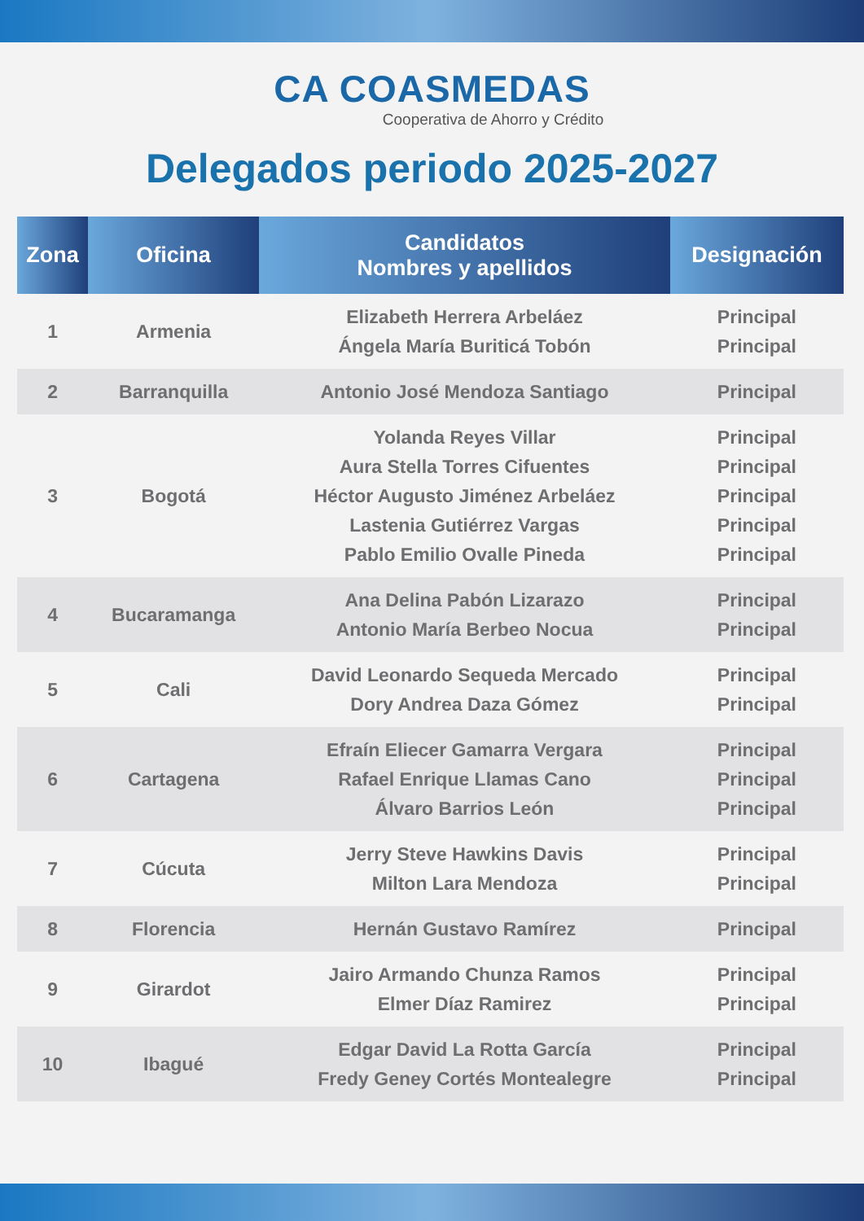CA COASMEDAS
Cooperativa de Ahorro y Crédito
Delegados periodo 2025-2027
| Zona | Oficina | Candidatos Nombres y apellidos | Designación |
| --- | --- | --- | --- |
| 1 | Armenia | Elizabeth Herrera Arbeláez Ángela María Buriticá Tobón | Principal Principal |
| 2 | Barranquilla | Antonio José Mendoza Santiago | Principal |
| 3 | Bogotá | Yolanda Reyes Villar Aura Stella Torres Cifuentes Héctor Augusto Jiménez Arbeláez Lastenia Gutiérrez Vargas Pablo Emilio Ovalle Pineda | Principal Principal Principal Principal Principal |
| 4 | Bucaramanga | Ana Delina Pabón Lizarazo Antonio María Berbeo Nocua | Principal Principal |
| 5 | Cali | David Leonardo Sequeda Mercado Dory Andrea Daza Gómez | Principal Principal |
| 6 | Cartagena | Efraín Eliecer Gamarra Vergara Rafael Enrique Llamas Cano Álvaro Barrios León | Principal Principal Principal |
| 7 | Cúcuta | Jerry Steve Hawkins Davis Milton Lara Mendoza | Principal Principal |
| 8 | Florencia | Hernán Gustavo Ramírez | Principal |
| 9 | Girardot | Jairo Armando Chunza Ramos Elmer Díaz Ramirez | Principal Principal |
| 10 | Ibagué | Edgar David La Rotta García Fredy Geney Cortés Montealegre | Principal Principal |